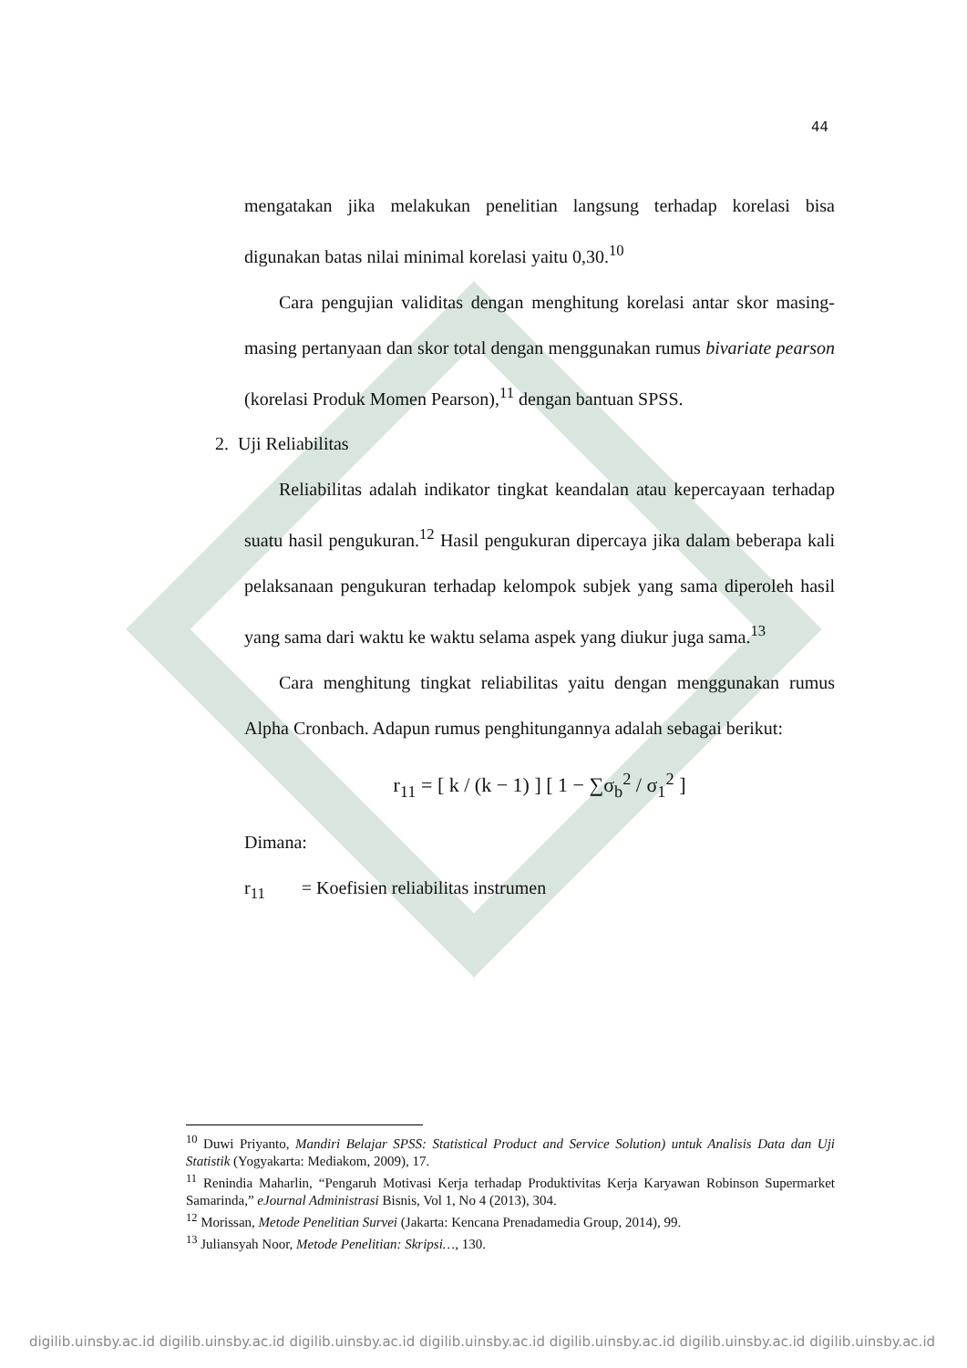44
mengatakan jika melakukan penelitian langsung terhadap korelasi bisa digunakan batas nilai minimal korelasi yaitu 0,30.<sup>10</sup>
Cara pengujian validitas dengan menghitung korelasi antar skor masing-masing pertanyaan dan skor total dengan menggunakan rumus bivariate pearson (korelasi Produk Momen Pearson),<sup>11</sup> dengan bantuan SPSS.
2. Uji Reliabilitas
Reliabilitas adalah indikator tingkat keandalan atau kepercayaan terhadap suatu hasil pengukuran.<sup>12</sup> Hasil pengukuran dipercaya jika dalam beberapa kali pelaksanaan pengukuran terhadap kelompok subjek yang sama diperoleh hasil yang sama dari waktu ke waktu selama aspek yang diukur juga sama.<sup>13</sup>
Cara menghitung tingkat reliabilitas yaitu dengan menggunakan rumus Alpha Cronbach. Adapun rumus penghitungannya adalah sebagai berikut:
r<sub>11</sub> = [ k / (k − 1) ] [ 1 − ∑σ<sub>b</sub><sup>2</sup> / σ<sub>1</sub><sup>2</sup> ]
Dimana:
r<sub>11</sub> = Koefisien reliabilitas instrumen
<sup>10</sup> Duwi Priyanto, Mandiri Belajar SPSS: Statistical Product and Service Solution) untuk Analisis Data dan Uji Statistik (Yogyakarta: Mediakom, 2009), 17.
<sup>11</sup> Renindia Maharlin, “Pengaruh Motivasi Kerja terhadap Produktivitas Kerja Karyawan Robinson Supermarket Samarinda,” eJournal Administrasi Bisnis, Vol 1, No 4 (2013), 304.
<sup>12</sup> Morissan, Metode Penelitian Survei (Jakarta: Kencana Prenadamedia Group, 2014), 99.
<sup>13</sup> Juliansyah Noor, Metode Penelitian: Skripsi…, 130.
digilib.uinsby.ac.id digilib.uinsby.ac.id digilib.uinsby.ac.id digilib.uinsby.ac.id digilib.uinsby.ac.id digilib.uinsby.ac.id digilib.uinsby.ac.id